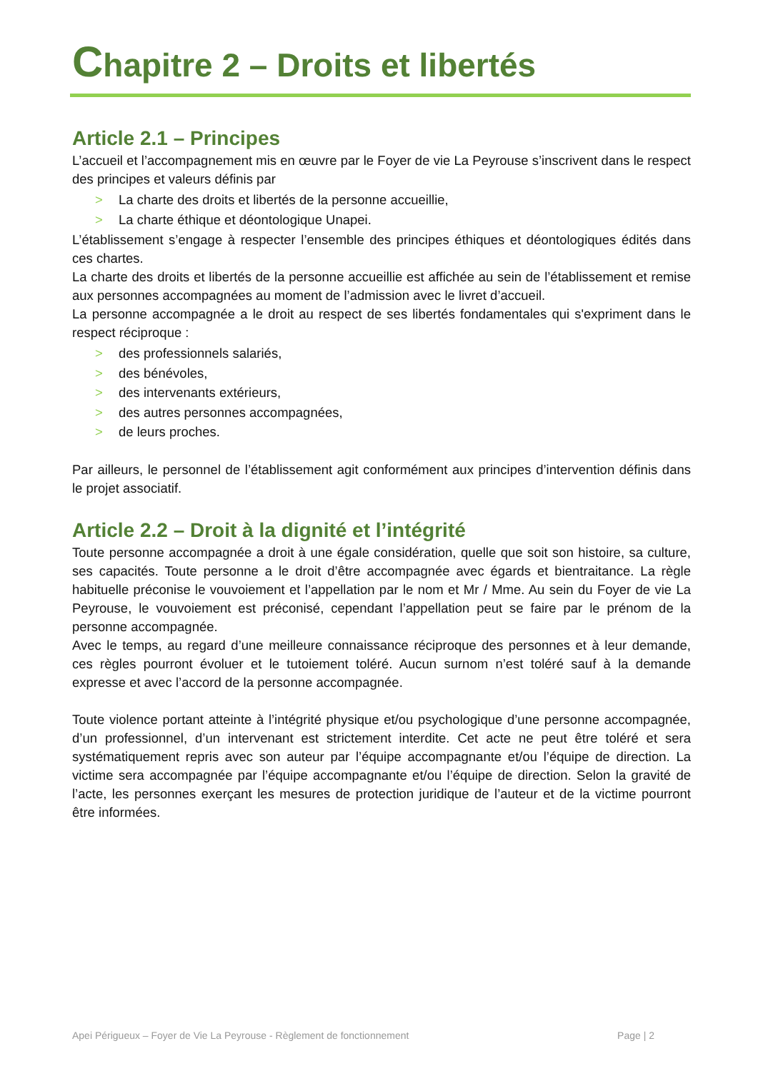Chapitre 2 – Droits et libertés
Article 2.1 – Principes
L’accueil et l’accompagnement mis en œuvre par le Foyer de vie La Peyrouse s’inscrivent dans le respect des principes et valeurs définis par
> La charte des droits et libertés de la personne accueillie,
> La charte éthique et déontologique Unapei.
L’établissement s’engage à respecter l’ensemble des principes éthiques et déontologiques édités dans ces chartes.
La charte des droits et libertés de la personne accueillie est affichée au sein de l’établissement et remise aux personnes accompagnées au moment de l’admission avec le livret d’accueil.
La personne accompagnée a le droit au respect de ses libertés fondamentales qui s'expriment dans le respect réciproque :
> des professionnels salariés,
> des bénévoles,
> des intervenants extérieurs,
> des autres personnes accompagnées,
> de leurs proches.
Par ailleurs, le personnel de l’établissement agit conformément aux principes d’intervention définis dans le projet associatif.
Article 2.2 – Droit à la dignité et l’intégrité
Toute personne accompagnée a droit à une égale considération, quelle que soit son histoire, sa culture, ses capacités. Toute personne a le droit d’être accompagnée avec égards et bientraitance. La règle habituelle préconise le vouvoiement et l’appellation par le nom et Mr / Mme. Au sein du Foyer de vie La Peyrouse, le vouvoiement est préconisé, cependant l’appellation peut se faire par le prénom de la personne accompagnée.
Avec le temps, au regard d’une meilleure connaissance réciproque des personnes et à leur demande, ces règles pourront évoluer et le tutoiement toléré. Aucun surnom n’est toléré sauf à la demande expresse et avec l’accord de la personne accompagnée.
Toute violence portant atteinte à l’intégrité physique et/ou psychologique d’une personne accompagnée, d’un professionnel, d’un intervenant est strictement interdite. Cet acte ne peut être toléré et sera systématiquement repris avec son auteur par l’équipe accompagnante et/ou l’équipe de direction. La victime sera accompagnée par l’équipe accompagnante et/ou l’équipe de direction. Selon la gravité de l’acte, les personnes exerçant les mesures de protection juridique de l’auteur et de la victime pourront être informées.
Apei Périgueux – Foyer de Vie La Peyrouse - Règlement de fonctionnement Page | 2